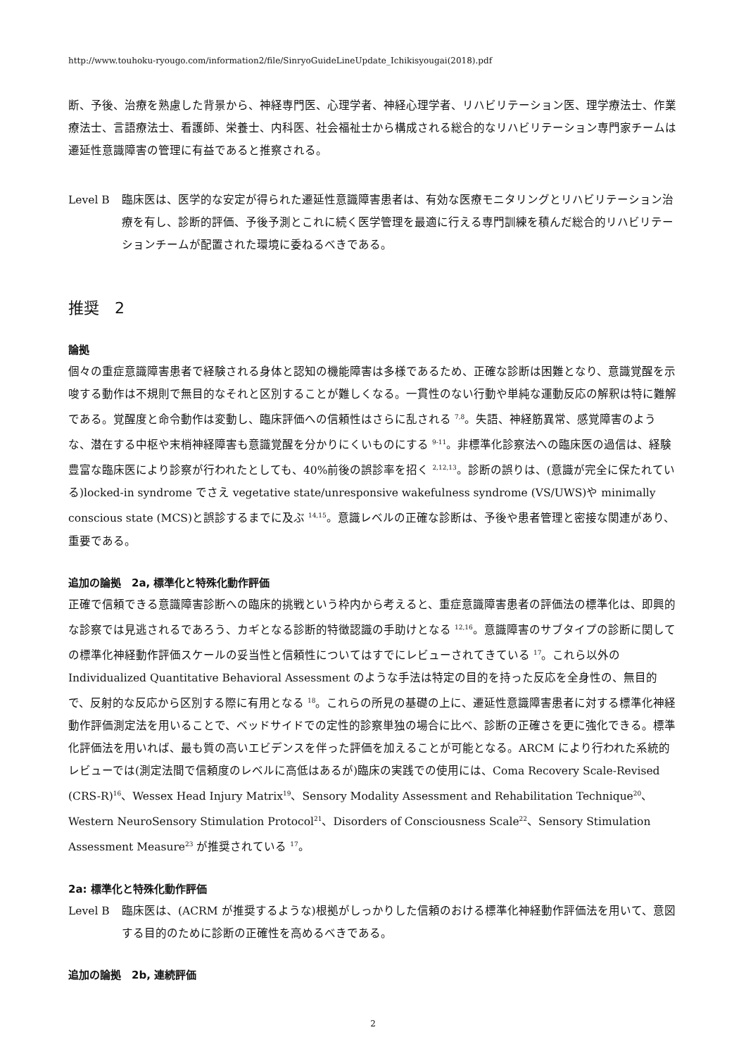http://www.touhoku-ryougo.com/information2/file/SinryoGuideLineUpdate_Ichikisyougai(2018).pdf
断、予後、治療を熟慮した背景から、神経専門医、心理学者、神経心理学者、リハビリテーション医、理学療法士、作業療法士、言語療法士、看護師、栄養士、内科医、社会福祉士から構成される総合的なリハビリテーション専門家チームは遷延性意識障害の管理に有益であると推察される。
Level B 臨床医は、医学的な安定が得られた遷延性意識障害患者は、有効な医療モニタリングとリハビリテーション治療を有し、診断的評価、予後予測とこれに続く医学管理を最適に行える専門訓練を積んだ総合的リハビリテーションチームが配置された環境に委ねるべきである。
推奨　2
論拠
個々の重症意識障害患者で経験される身体と認知の機能障害は多様であるため、正確な診断は困難となり、意識覚醒を示唆する動作は不規則で無目的なそれと区別することが難しくなる。一貫性のない行動や単純な運動反応の解釈は特に難解である。覚醒度と命令動作は変動し、臨床評価への信頼性はさらに乱される <sup>7,8</sup>。失語、神経筋異常、感覚障害のような、潜在する中枢や末梢神経障害も意識覚醒を分かりにくいものにする <sup>9-11</sup>。非標準化診察法への臨床医の過信は、経験豊富な臨床医により診察が行われたとしても、40%前後の誤診率を招く <sup>2,12,13</sup>。診断の誤りは、(意識が完全に保たれている)locked-in syndrome でさえ vegetative state/unresponsive wakefulness syndrome (VS/UWS)や minimally conscious state (MCS)と誤診するまでに及ぶ <sup>14,15</sup>。意識レベルの正確な診断は、予後や患者管理と密接な関連があり、重要である。
追加の論拠　2a, 標準化と特殊化動作評価
正確で信頼できる意識障害診断への臨床的挑戦という枠内から考えると、重症意識障害患者の評価法の標準化は、即興的な診察では見逃されるであろう、カギとなる診断的特徴認識の手助けとなる <sup>12,16</sup>。意識障害のサブタイプの診断に関しての標準化神経動作評価スケールの妥当性と信頼性についてはすでにレビューされてきている <sup>17</sup>。これら以外の Individualized Quantitative Behavioral Assessment のような手法は特定の目的を持った反応を全身性の、無目的で、反射的な反応から区別する際に有用となる <sup>18</sup>。これらの所見の基礎の上に、遷延性意識障害患者に対する標準化神経動作評価測定法を用いることで、ベッドサイドでの定性的診察単独の場合に比べ、診断の正確さを更に強化できる。標準化評価法を用いれば、最も質の高いエビデンスを伴った評価を加えることが可能となる。ARCM により行われた系統的レビューでは(測定法間で信頼度のレベルに高低はあるが)臨床の実践での使用には、Coma Recovery Scale-Revised (CRS-R)<sup>16</sup>、Wessex Head Injury Matrix<sup>19</sup>、Sensory Modality Assessment and Rehabilitation Technique<sup>20</sup>、Western NeuroSensory Stimulation Protocol<sup>21</sup>、Disorders of Consciousness Scale<sup>22</sup>、Sensory Stimulation Assessment Measure<sup>23</sup> が推奨されている <sup>17</sup>。
2a: 標準化と特殊化動作評価
Level B 臨床医は、(ACRM が推奨するような)根拠がしっかりした信頼のおける標準化神経動作評価法を用いて、意図する目的のために診断の正確性を高めるべきである。
追加の論拠　2b, 連続評価
2